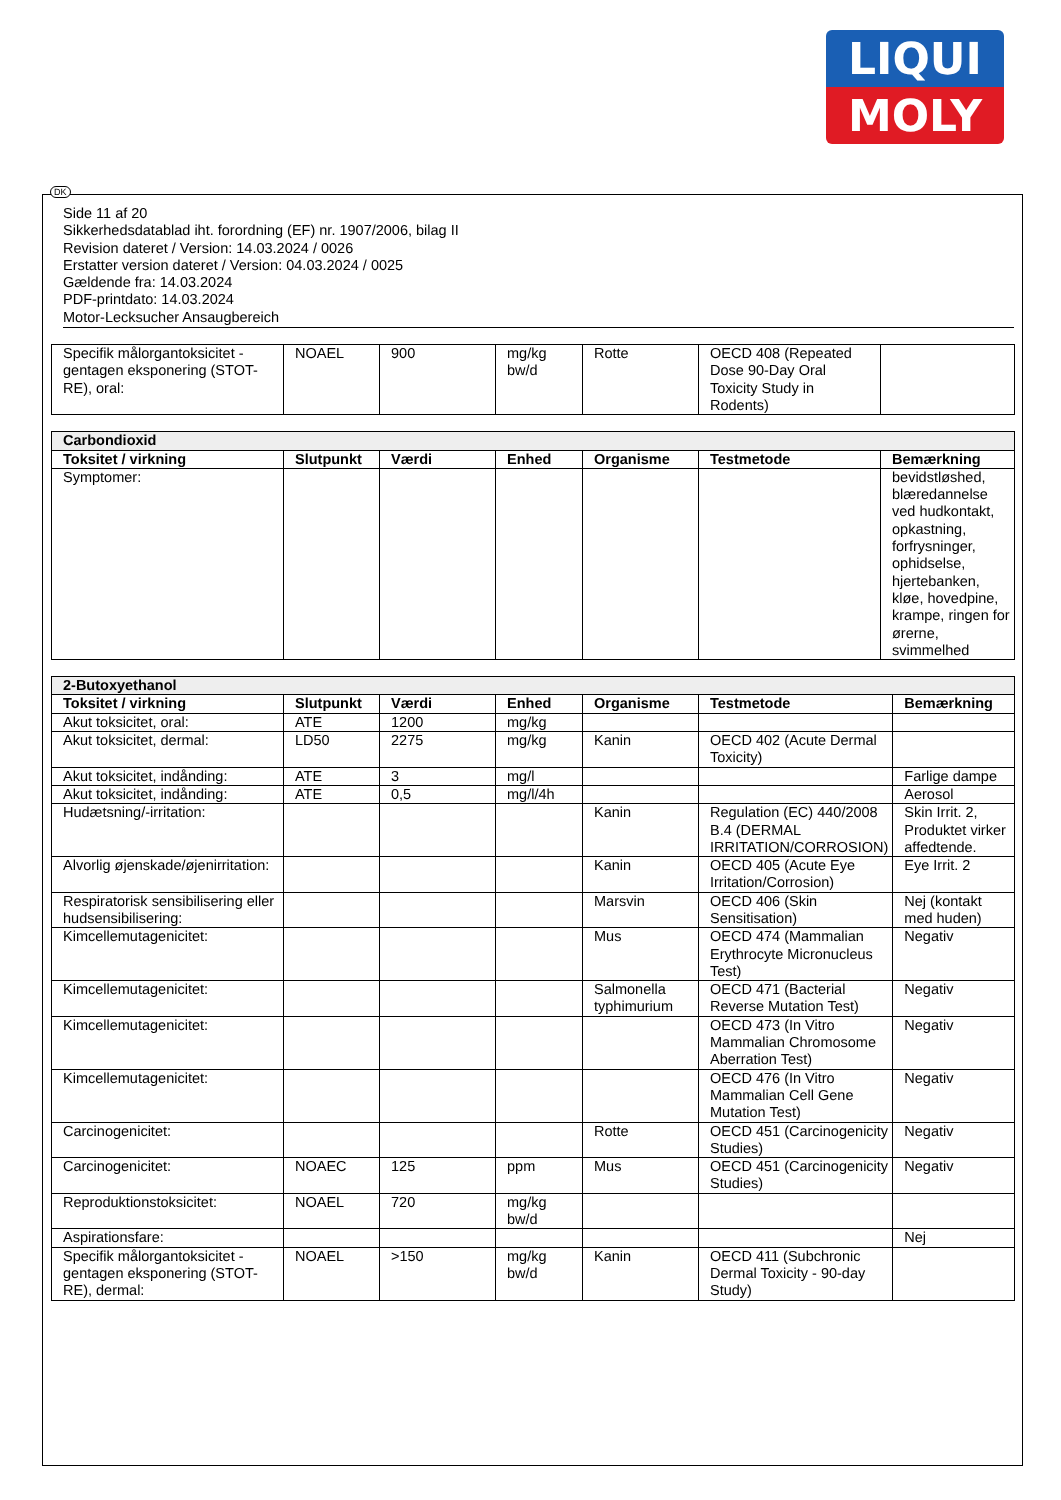LIQUI
MOLY
Side 11 af 20
Sikkerhedsdatablad iht. forordning (EF) nr. 1907/2006, bilag II
Revision dateret / Version: 14.03.2024 / 0026
Erstatter version dateret / Version: 04.03.2024 / 0025
Gældende fra: 14.03.2024
PDF-printdato: 14.03.2024
Motor-Lecksucher Ansaugbereich
| Specifik målorgantoksicitet - gentagen eksponering (STOT-RE), oral: | NOAEL | 900 | mg/kg bw/d | Rotte | OECD 408 (Repeated Dose 90-Day Oral Toxicity Study in Rodents) | |
| Carbondioxid | | | | | | |
| Toksitet / virkning | Slutpunkt | Værdi | Enhed | Organisme | Testmetode | Bemærkning |
| Symptomer: | | | | | | bevidstløshed, blæredannelse ved hudkontakt, opkastning, forfrysninger, ophidselse, hjertebanken, kløe, hovedpine, krampe, ringen for ørerne, svimmelhed |
| 2-Butoxyethanol | | | | | | |
| Toksitet / virkning | Slutpunkt | Værdi | Enhed | Organisme | Testmetode | Bemærkning |
| Akut toksicitet, oral: | ATE | 1200 | mg/kg | | | |
| Akut toksicitet, dermal: | LD50 | 2275 | mg/kg | Kanin | OECD 402 (Acute Dermal Toxicity) | |
| Akut toksicitet, indånding: | ATE | 3 | mg/l | | | Farlige dampe |
| Akut toksicitet, indånding: | ATE | 0,5 | mg/l/4h | | | Aerosol |
| Hudætsning/-irritation: | | | | Kanin | Regulation (EC) 440/2008 B.4 (DERMAL IRRITATION/CORROSION) | Skin Irrit. 2, Produktet virker affedtende. |
| Alvorlig øjenskade/øjenirritation: | | | | Kanin | OECD 405 (Acute Eye Irritation/Corrosion) | Eye Irrit. 2 |
| Respiratorisk sensibilisering eller hudsensibilisering: | | | | Marsvin | OECD 406 (Skin Sensitisation) | Nej (kontakt med huden) |
| Kimcellemutagenicitet: | | | | Mus | OECD 474 (Mammalian Erythrocyte Micronucleus Test) | Negativ |
| Kimcellemutagenicitet: | | | | Salmonella typhimurium | OECD 471 (Bacterial Reverse Mutation Test) | Negativ |
| Kimcellemutagenicitet: | | | | | OECD 473 (In Vitro Mammalian Chromosome Aberration Test) | Negativ |
| Kimcellemutagenicitet: | | | | | OECD 476 (In Vitro Mammalian Cell Gene Mutation Test) | Negativ |
| Carcinogenicitet: | | | | Rotte | OECD 451 (Carcinogenicity Studies) | Negativ |
| Carcinogenicitet: | NOAEC | 125 | ppm | Mus | OECD 451 (Carcinogenicity Studies) | Negativ |
| Reproduktionstoksicitet: | NOAEL | 720 | mg/kg bw/d | | | |
| Aspirationsfare: | | | | | | Nej |
| Specifik målorgantoksicitet - gentagen eksponering (STOT-RE), dermal: | NOAEL | >150 | mg/kg bw/d | Kanin | OECD 411 (Subchronic Dermal Toxicity - 90-day Study) | |
DK